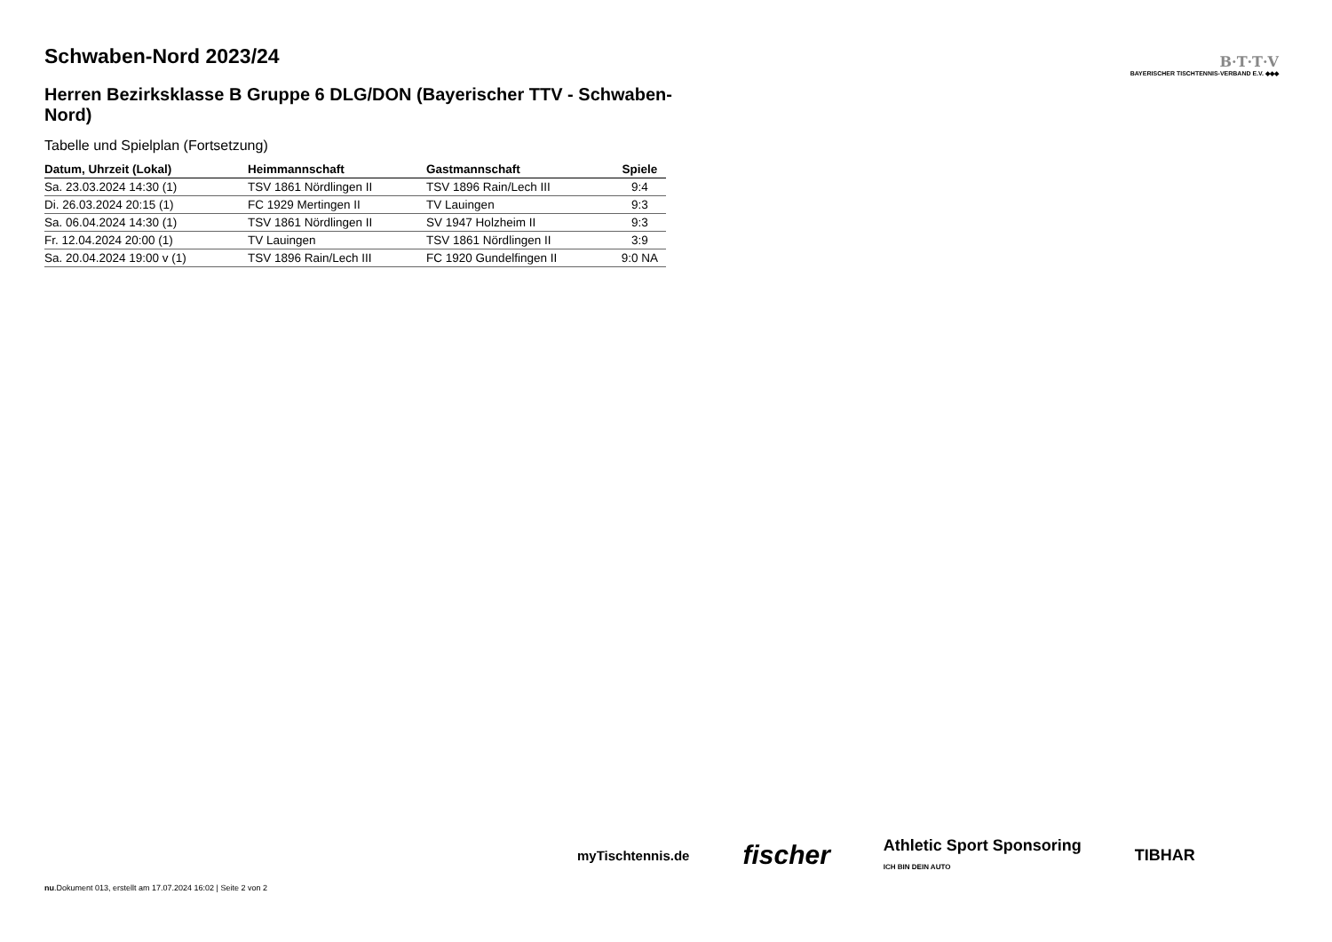B·T·T·V
BAYERISCHER TISCHTENNIS-VERBAND E.V. ◆◆◆
Schwaben-Nord 2023/24
Herren Bezirksklasse B Gruppe 6 DLG/DON (Bayerischer TTV - Schwaben-Nord)
Tabelle und Spielplan (Fortsetzung)
| Datum, Uhrzeit (Lokal) | Heimmannschaft | Gastmannschaft | Spiele |
| --- | --- | --- | --- |
| Sa. 23.03.2024 14:30 (1) | TSV 1861 Nördlingen II | TSV 1896 Rain/Lech III | 9:4 |
| Di. 26.03.2024 20:15 (1) | FC 1929 Mertingen II | TV Lauingen | 9:3 |
| Sa. 06.04.2024 14:30 (1) | TSV 1861 Nördlingen II | SV 1947 Holzheim II | 9:3 |
| Fr. 12.04.2024 20:00 (1) | TV Lauingen | TSV 1861 Nördlingen II | 3:9 |
| Sa. 20.04.2024 19:00 v (1) | TSV 1896 Rain/Lech III | FC 1920 Gundelfingen II | 9:0 NA |
myTischtennis.de fischer Athletic Sport Sponsoring
ICH BIN DEIN AUTO TIBHAR
nu.Dokument 013, erstellt am 17.07.2024 16:02 | Seite 2 von 2